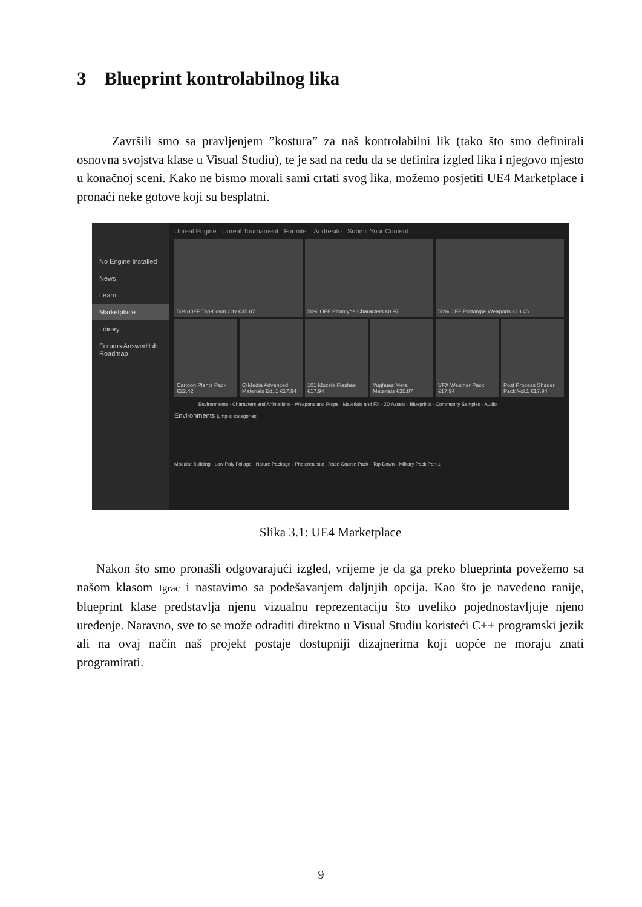3 Blueprint kontrolabilnog lika
Završili smo sa pravljenjem ”kostura” za naš kontrolabilni lik (tako što smo definirali osnovna svojstva klase u Visual Studiu), te je sad na redu da se definira izgled lika i njegovo mjesto u konačnoj sceni. Kako ne bismo morali sami crtati svog lika, možemo posjetiti UE4 Marketplace i pronaći neke gotove koji su besplatni.
No Engine Installed
News
Learn
Marketplace
Library
Forums AnswerHub Roadmap
Unreal Engine Unreal Tournament Fortnite Andresito Submit Your Content
50% OFF Top-Down City €35.87
50% OFF Prototype Characters €8.97
50% OFF Prototype Weapons €13.45
Cartoon Plants Pack €22.42
C-Media Advanced Materials Ed. 1 €17.94
101 Muzzle Flashes €17.94
Yughues Metal Materials €35.87
VFX Weather Pack €17.94
Post Process Shader Pack Vol.1 €17.94
Environments · Characters and Animations · Weapons and Props · Materials and FX · 2D Assets · Blueprints · Community Samples · Audio
Environments jump to categories
Modular Building · Low Poly Foliage · Nature Package · Photorealistic · Race Course Pack · Top-Down · Military Pack Part 1
Slika 3.1: UE4 Marketplace
Nakon što smo pronašli odgovarajući izgled, vrijeme je da ga preko blueprinta povežemo sa našom klasom Igrac i nastavimo sa podešavanjem daljnjih opcija. Kao što je navedeno ranije, blueprint klase predstavlja njenu vizualnu reprezentaciju što uveliko pojednostavljuje njeno uređenje. Naravno, sve to se može odraditi direktno u Visual Studiu koristeći C++ programski jezik ali na ovaj način naš projekt postaje dostupniji dizajnerima koji uopće ne moraju znati programirati.
9